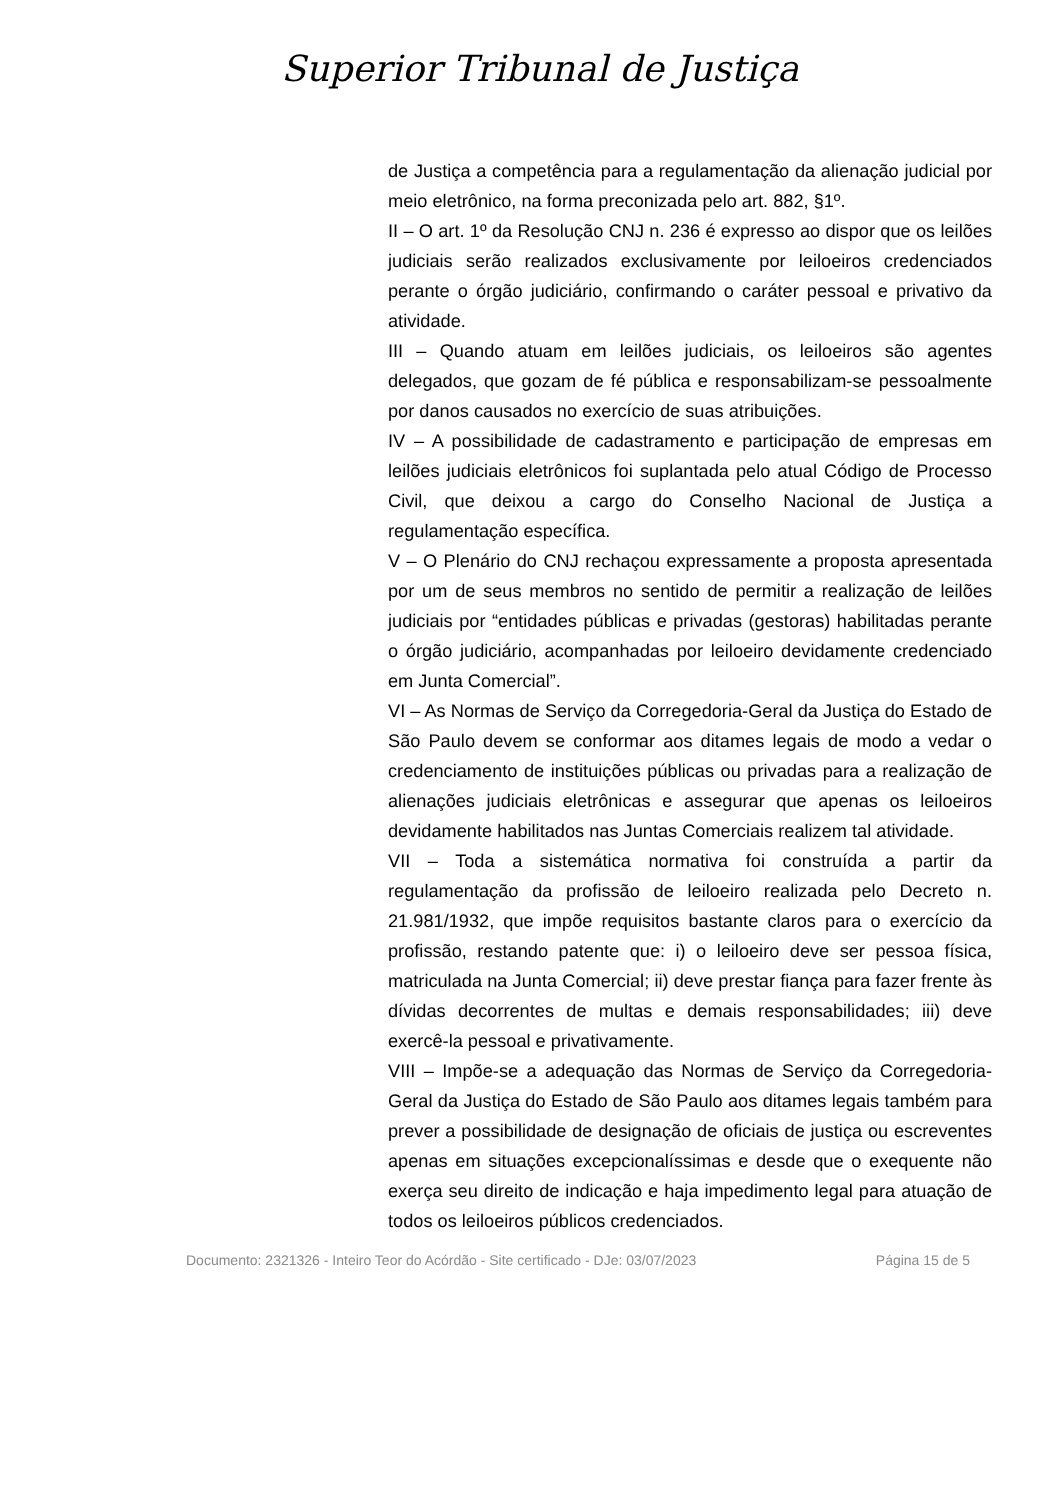Superior Tribunal de Justiça
de Justiça a competência para a regulamentação da alienação judicial por meio eletrônico, na forma preconizada pelo art. 882, §1º.
II – O art. 1º da Resolução CNJ n. 236 é expresso ao dispor que os leilões judiciais serão realizados exclusivamente por leiloeiros credenciados perante o órgão judiciário, confirmando o caráter pessoal e privativo da atividade.
III – Quando atuam em leilões judiciais, os leiloeiros são agentes delegados, que gozam de fé pública e responsabilizam-se pessoalmente por danos causados no exercício de suas atribuições.
IV – A possibilidade de cadastramento e participação de empresas em leilões judiciais eletrônicos foi suplantada pelo atual Código de Processo Civil, que deixou a cargo do Conselho Nacional de Justiça a regulamentação específica.
V – O Plenário do CNJ rechaçou expressamente a proposta apresentada por um de seus membros no sentido de permitir a realização de leilões judiciais por “entidades públicas e privadas (gestoras) habilitadas perante o órgão judiciário, acompanhadas por leiloeiro devidamente credenciado em Junta Comercial”.
VI – As Normas de Serviço da Corregedoria-Geral da Justiça do Estado de São Paulo devem se conformar aos ditames legais de modo a vedar o credenciamento de instituições públicas ou privadas para a realização de alienações judiciais eletrônicas e assegurar que apenas os leiloeiros devidamente habilitados nas Juntas Comerciais realizem tal atividade.
VII – Toda a sistemática normativa foi construída a partir da regulamentação da profissão de leiloeiro realizada pelo Decreto n. 21.981/1932, que impõe requisitos bastante claros para o exercício da profissão, restando patente que: i) o leiloeiro deve ser pessoa física, matriculada na Junta Comercial; ii) deve prestar fiança para fazer frente às dívidas decorrentes de multas e demais responsabilidades; iii) deve exercê-la pessoal e privativamente.
VIII – Impõe-se a adequação das Normas de Serviço da Corregedoria-Geral da Justiça do Estado de São Paulo aos ditames legais também para prever a possibilidade de designação de oficiais de justiça ou escreventes apenas em situações excepcionalíssimas e desde que o exequente não exerça seu direito de indicação e haja impedimento legal para atuação de todos os leiloeiros públicos credenciados.
Documento: 2321326 - Inteiro Teor do Acórdão - Site certificado - DJe: 03/07/2023 Página 15 de 5